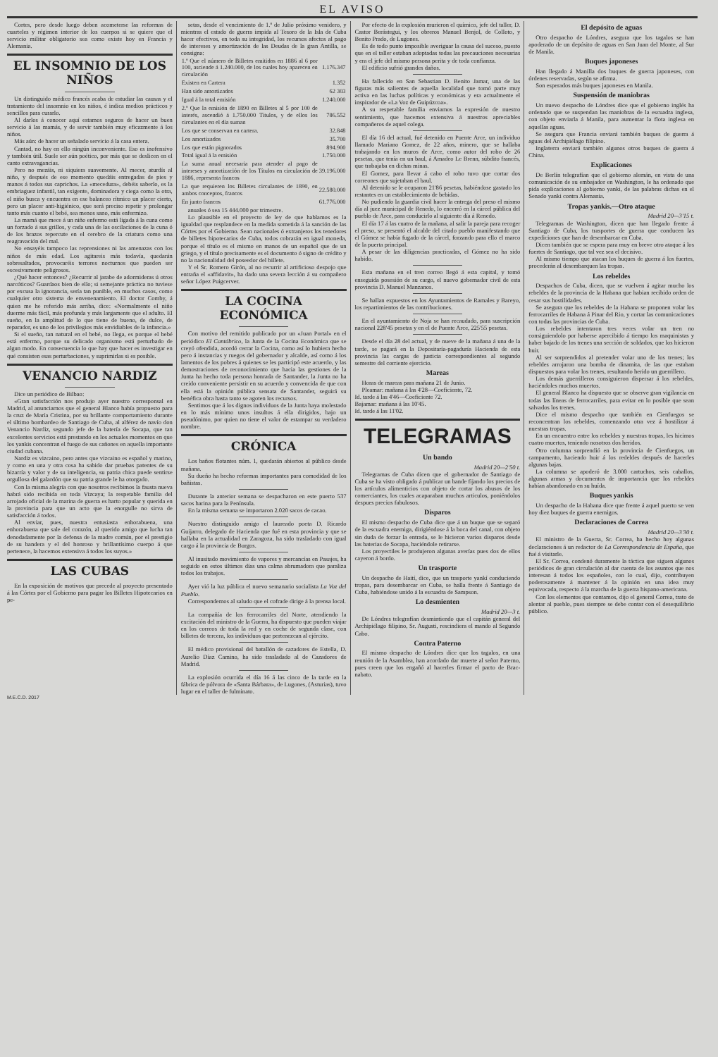EL AVISO
Cortes, pero desde luego deben acometerse las reformas de cuarteles y régimen interior de los cuerpos si se quiere que el servicio militar obligatorio sea como existe hoy en Francia y Alemania.
EL INSOMNIO DE LOS NIÑOS
Un distinguido médico francés acaba de estudiar las causas y el tratamiento del insomnio en los niños, é indica medios prácticos y sencillos para curarlo.
Al darlos á conocer aquí estamos seguros de hacer un buen servicio á las mamás, y de servir también muy eficazmente á los niños.
Más aún: de hacer un señalado servicio á la casa entera.
Cantad, no hay en ello ningún inconveniente. Eso es inofensivo y también útil. Suele ser aún poético, por más que se deslicen en el canto extravagancias.
Pero no mezáis, ni siquiera suavemente. Al mecer, aturdís al niño, y después de ese momento quedáis entregadas de pies y manos á todos sus caprichos. La «mecedura», debéis saberlo, es la embriaguez infantil, tan exigente, dominadora y ciega como la otra, el niño busca y encuentra en ese balanceo rítmico un placer cierto, pero un placer anti-higiénico, que será preciso repetir y prolongar tanto más cuanto el bebé, sea menos sano, más enfermizo.
La mamá que mece á un niño enfermo está ligada á la cuna como un forzado á sus grillos, y cada una de las oscilaciones de la cuna ó de los brazos repercute en el cerebro de la criatura como una reagravación del mal.
No ensayéis tampoco las reprensiones ni las amenazas con los niños de más edad. Los agitareis más todavía, quedarán sobresaltados, provocaréis terrores nocturnos que pueden ser escesivamente peligrosos.
¿Qué hacer entonces? ¿Recurrir al jarabe de adormideras ú otros narcóticos? Guardaos bien de ello; si semejante práctica no tuviese por excusa la ignorancia, sería tan punible, en muchos casos, como cualquier otro sistema de envenenamiento. El doctor Comby, á quien me he referido más arriba, dice: «Normalmente el niño duerme más fácil, más profunda y más largamente que el adulto. El sueño, en la amplitud de lo que tiene de bueno, de dulce, de reparador, es uno de los privilegios más envidiables de la infancia.»
Si el sueño, tan natural en el bebé, no llega, es porque el bebé está enfermo, porque su delicado organismo está perturbado de algun modo. En consecuencia lo que hay que hacer es investigar en qué consisten esas perturbaciones, y suprimirlas si es posible.
VENANCIO NARDIZ
Dice un periódico de Bilbao:
«Gran satisfacción nos produjo ayer nuestro corresponsal en Madrid, al anunciarnos que el general Blanco había propuesto para la cruz de María Cristina, por su brillante comportamiento durante el último bombardeo de Santiago de Cuba, al alférez de navío don Venancio Nardiz, segundo jefe de la batería de Socapa, que tan excelentes servicios está prestando en los actuales momentos en que los yankis concentran el fuego de sus cañones en aquella importante ciudad cubana.
Nardiz es vizcaino, pero antes que vizcaino es español y marino, y como en una y otra cosa ha sabido dar pruebas patentes de su bizarría y valor y de su inteligencia, su patria chica puede sentirse orgullosa del galardón que su patria grande le ha otorgado.
Con la misma alegría con que nosotros recibimos la fausta nueva habrá sido recibida en toda Vizcaya; la respetable familia del arrojado oficial de la marina de guerra es harto popular y querida en la provincia para que un acto que la enorgulle no sirva de satisfacción á todos.
Al enviar, pues, nuestra entusiasta enhorabuena, una enhorabuena que sale del corazón, al querido amigo que lucha tan denodadamente por la defensa de la madre común, por el prestigio de su bandera y el del honroso y brillantísimo cuerpo á que pertenece, la hacemos extensiva á todos los suyos.»
LAS CUBAS
En la exposición de motivos que precede al proyecto presentado á las Córtes por el Gobierno para pagar los Billetes Hipotecarios en pe-
setas, desde el vencimiento de 1.º de Julio próximo venidero, y mientras el estado de guerra impida al Tesoro de la Isla de Cuba hacer efectivos, en toda su integridad, los recursos afectos al pago de intereses y amortización de las Deudas de la gran Antilla, se consigna:
| 1.º Que el número de Billetes emitidos en 1886 al 6 por 100, asciende á 1.240.000, de los cuales hoy aparecen en circulación | 1.176.347 |
| Existen en Cartera | 1.352 |
| Han sido amortizados | 62 303 |
| Igual á la total emisión | 1.240.000 |
| 2.º Que la emisión de 1890 en Billetes al 5 por 100 de interés, ascendió á 1.750.000 Títulos, y de ellos los circulantes en el día suman | 786.552 |
| Los que se conservan en cartera. | 32.848 |
| Los amortizados | 35.700 |
| Los que están pignorados | 894.900 |
| Total igual á la emisión | 1.750.000 |
| La suma anual necesaria para atender al pago de intereses y amortización de los Títulos en circulación de 1886, representa francos | 39.196.000 |
| La que requieren los Billetes circulantes de 1890, en ambos conceptos, francos | 22.580.000 |
| En junto francos | 61.776.000 |
anuales ó sea 15 444.000 por trimestre.
Lo plausible en el proyecto de ley de que hablamos es la igualdad que resplandece en la medida sometida á la sanción de las Córtes por el Gobierno. Sean nacionales ó extranjeros los tenedores de billetes hipotecarios de Cuba, todos cobrarán en igual moneda, porque el título es el mismo en manos de un español que de un griego, y el título precisamente es el documento ó signo de crédito y no la nacionalidad del poseedor del billete.
Y el Sr. Romero Girón, al no recurrir al artificioso despojo que entraña el «affidavit», ha dado una severa lección á su compañero señor López Puigcerver.
LA COCINA ECONÓMICA
Con motivo del remitido publicado por un «Juan Portal» en el periódico El Cantábrico, la Junta de la Cocina Económica que se creyó ofendida, acordó cerrar la Cocina, como así lo hubiera hecho pero á instancias y ruegos del gobernador y alcalde, así como á los lamentos de los pobres á quienes se les participó este acuerdo, y las demostraciones de reconocimiento que hacia las gestiones de la Junta ha hecho toda persona honrada de Santander, la Junta no ha creido conveniente persistir en su acuerdo y convencida de que con ella está la opinión pública sensata de Santander, seguirá su benéfica obra hasta tanto se agoten los recursos.
Sentimos que á los dignos individuos de la Junta haya molestado en lo más mínimo unos insultos á ella dirigidos, bajo un pseudónimo, por quien no tiene el valor de estampar su verdadero nombre.
CRÓNICA
Los baños flotantes núm. 1, quedarán abiertos al público desde mañana.
Su dueño ha hecho reformas importantes para comodidad de los bañistas.
Durante la anterior semana se despacharon en este puerto 537 sacos harina para la Península.
En la misma semana se importaron 2.020 sacos de cacao.
Nuestro distinguido amigo el laureado poeta D. Ricardo Guijarro, delegado de Hacienda que fué en esta provincia y que se hallaba en la actualidad en Zaragoza, ha sido trasladado con igual cargo á la provincia de Burgos.
Al inusitado movimiento de vapores y mercancías en Pasajes, ha seguido en estos últimos días una calma abrumadora que paraliza todos los trabajos.
Ayer vió la luz pública el nuevo semanario socialista La Voz del Pueblo.
Correspondemos al saludo que el cofrade dirige á la prensa local.
La compañía de los ferrocarriles del Norte, atendiendo la excitación del ministro de la Guerra, ha dispuesto que pueden viajar en los correos de toda la red y en coche de segunda clase, con billetes de tercera, los individuos que pertenezcan al ejército.
El médico provisional del batallón de cazadores de Estella, D. Aurelio Díaz Camino, ha sido trasladado al de Cazadores de Madrid.
La explosión ocurrida el día 16 á las cinco de la tarde en la fábrica de pólvora de «Santa Bárbara», de Lugones, (Asturias), tuvo lugar en el taller de fulminato.
Por efecto de la explosión murieron el químico, jefe del taller, D. Castor Berástegui, y los obreros Manuel Benjol, de Colloto, y Benito Prado, de Lugones.
Es de todo punto imposible averiguar la causa del suceso, puesto que en el taller estaban adoptadas todas las precauciones necesarias y era el jefe del mismo persona perita y de toda confianza.
El edificio sufrió grandes daños.
Ha fallecido en San Sebastian D. Benito Jamar, una de las figuras más salientes de aquella localidad que tomó parte muy activa en las luchas políticas y económicas y era actualmente el inspirador de «La Voz de Guipúzcoa».
A su respetable familia enviamos la expresión de nuestro sentimiento, que hacemos extensiva á nuestros apreciables compañeros de aquel colega.
El día 16 del actual, fué detenido en Puente Arce, un individuo llamado Mariano Gomez, de 22 años, minero, que se hallaba trabajando en los muros de Arce, como autor del robo de 26 pesetas, que tenía en un baul, á Amadeo Le Brenn, súbdito francés, que trabajaba en dichas minas.
El Gomez, para llevar á cabo el robo tuvo que cortar dos correones que sujetaban el baul.
Al detenido se le ocuparon 21'86 pesetas, habiéndose gastado los restantes en un establecimiento de bebidas.
No pudiendo la guardia civil hacer la entrega del preso el mismo día al juez municipal de Renedo, lo encerró en la cárcel pública del pueblo de Arce, para conducirlo al siguiente día á Renedo.
El día 17 á las cuatro de la mañana, al salir la pareja para recoger el preso, se presentó el alcalde del citado pueblo manifestando que el Gómez se había fugado de la cárcel, forzando para ello el marco de la puerta principal.
A pesar de las diligencias practicadas, el Gómez no ha sido habido.
Esta mañana en el tren correo llegó á esta capital, y tomó enseguida posesión de su cargo, el nuevo gobernador civil de esta provincia D. Manuel Manzanos.
Se hallan expuestos en los Ayuntamientos de Ramales y Bareyo, los repartimientos de las contribuciones.
En el ayuntamiento de Noja se han recaudado, para suscripción nacional 228'45 pesetas y en el de Puente Arce, 225'55 pesetas.
Desde el día 28 del actual, y de nueve de la mañana á una de la tarde, se pagará en la Depositaría-pagaduría Hacienda de esta provincia las cargas de justicia correspondientes al segundo semestre del corriente ejercicio.
Mareas
Horas de mareas para mañana 21 de Junio.
Pleamar: mañana á las 4'28—Coeficiente, 72.
Id. tarde á las 4'46—Coeficiente 72.
Bajamar: mañana á las 10'45.
Id. tarde á las 11'02.
TELEGRAMAS
Un bando
Madrid 20—2'50 t.
Telegramas de Cuba dicen que el gobernador de Santiago de Cuba se ha visto obligado á publicar un bande fijando los precios de los artículos alimenticios con objeto de cortar los abusos de los comerciantes, los cuales acaparaban muchos articulos, poniéndolos despues precios fabulosos.
Disparos
El mismo despacho de Cuba dice que á un buque que se separó de la escuadra enemiga, dirigiéndose á la boca del canal, con objeto sin duda de forzar la entrada, se le hicieron varios disparos desde las baterias de Socapa, haciéndole retirarse.
Los proyectiles le produjeron algunas averías pues dos de ellos cayeron á bordo.
Un trasporte
Un despacho de Haití, dice, que un trasporte yankí conduciendo tropas, para desembarcar en Cuba, se halla frente á Santiago de Cuba, habiéndose unido á la escuadra de Sampson.
Lo desmienten
Madrid 20—3 t.
De Lóndres telegrafían desmintiendo que el capitán general del Archipiélago filipino, Sr. Augusti, rescindiera el mando al Segundo Cabo.
Contra Paterno
El mismo despacho de Lóndres dice que los tagalos, en una reunión de la Asamblea, han acordado dar muerte al señor Paterno, pues creen que los engañó al hacerles firmar el pacto de Brac-nabato.
El depósito de aguas
Otro despacho de Lóndres, asegura que los tagalos se han apoderado de un depósito de aguas en San Juan del Monte, al Sur de Manila.
Buques japoneses
Han llegado á Manilla dos buques de guerra japoneses, con órdenes reservadas, según se afirma.
Son esperados más buques japoneses en Manila.
Suspensión de maniobras
Un nuevo despacho de Lóndres dice que el gobierno inglés ha ordenado que se suspendan las maniobras de la escuadra inglesa, con objeto enviarla á Manila, para aumentar la flota inglesa en aquellas aguas.
Se asegura que Francia enviará también buques de guerra á aguas del Archipiélago filipino.
Inglaterra enviará también algunos otros buques de guerra á China.
Explicaciones
De Berlín telegrafían que el gobierno alemán, en vista de una comunicación de su embajador en Washington, le ha ordenado que pida explicaciones al gobierno yanki, de las palabras dichas en el Senado yanki contra Alemania.
Tropas yankis.—Otro ataque
Madrid 20—3'15 t.
Telegramas de Washington, dicen que han llegado frente á Santiago de Cuba, los trasportes de guerra que conducen las expediciones que han de desembarcar en Cuba.
Dicen también que se espera para muy en breve otro ataque á los fuertes de Santiago, que tal vez sea el decisivo.
Al mismo tiempo que atacan los buques de guerra á los fuertes, procederán al desembarquen las tropas.
Los rebeldes
Despachos de Cuba, dicen, que se vuelven á agitar mucho los rebeldes de la provincia de la Habana que habian recibido orden de cesar sus hostilidades.
Se asegura que los rebeldes de la Habana se proponen volar los ferrocarriles de Habana á Pinar del Rio, y cortar las comunicaciones con todas las provincias de Cuba.
Los rebeldes intentaron tres veces volar un tren no consiguiendolo por haberse apercibido á tiempo los maquinistas y haber bajado de los trenes una sección de soldados, que los hicieron huir.
Al ser sorprendidos al pretender volar uno de los trenes; los rebeldes arrojaron una bomba de dinamita, de las que estaban dispuestos para volar los trenes, resultando herido un guerrillero.
Los demás guerrilleros consiguieron dispersar á los rebeldes, haciéndoles muchos muertos.
El general Blanco ha dispuesto que se observe gran vigilancia en todas las líneas de ferrocarriles, para evitar en lo posible que sean salvados los trenes.
Dice el mismo despacho que también en Cienfuegos se reconcentran los rebeldes, comenzando otra vez á hostilizar á nuestras tropas.
En un encuentro entre los rebeldes y nuestras tropas, les hicimos cuatro muertos, teniendo nosotros dos heridos.
Otro columna sorprendió en la provincia de Cienfuegos, un campamento, haciendo huir á los redeldes después de hacerles algunas bajas.
La columna se apoderó de 3.000 cartuchos, seis caballos, algunas armas y documentos de importancia que los rebeldes habían abandonado en su huída.
Buques yankis
Un despacho de la Habana dice que frente á aquel puerto se ven hoy diez buques de guerra enemigos.
Declaraciones de Correa
Madrid 20—3'30 t.
El ministro de la Guerra, Sr. Correa, ha hecho hoy algunas declaraciones á un redactor de La Correspondencia de España, que fué á visitarle.
El Sr. Correa, condenó duramente la táctica que siguen algunos periódicos de gran circulación al dar cuenta de los asuntos que nos interesan á todos los españoles, con lo cual, dijo, contribuyen poderosamente á mantener á la opinión en una idea muy equivocada, respecto á la marcha de la guerra hispano-americana.
Con los elementos que contamos, dijo el general Correa, trato de alentar al pueblo, pues siempre se debe contar con el desequilibrio público.
M.E.C.D. 2017